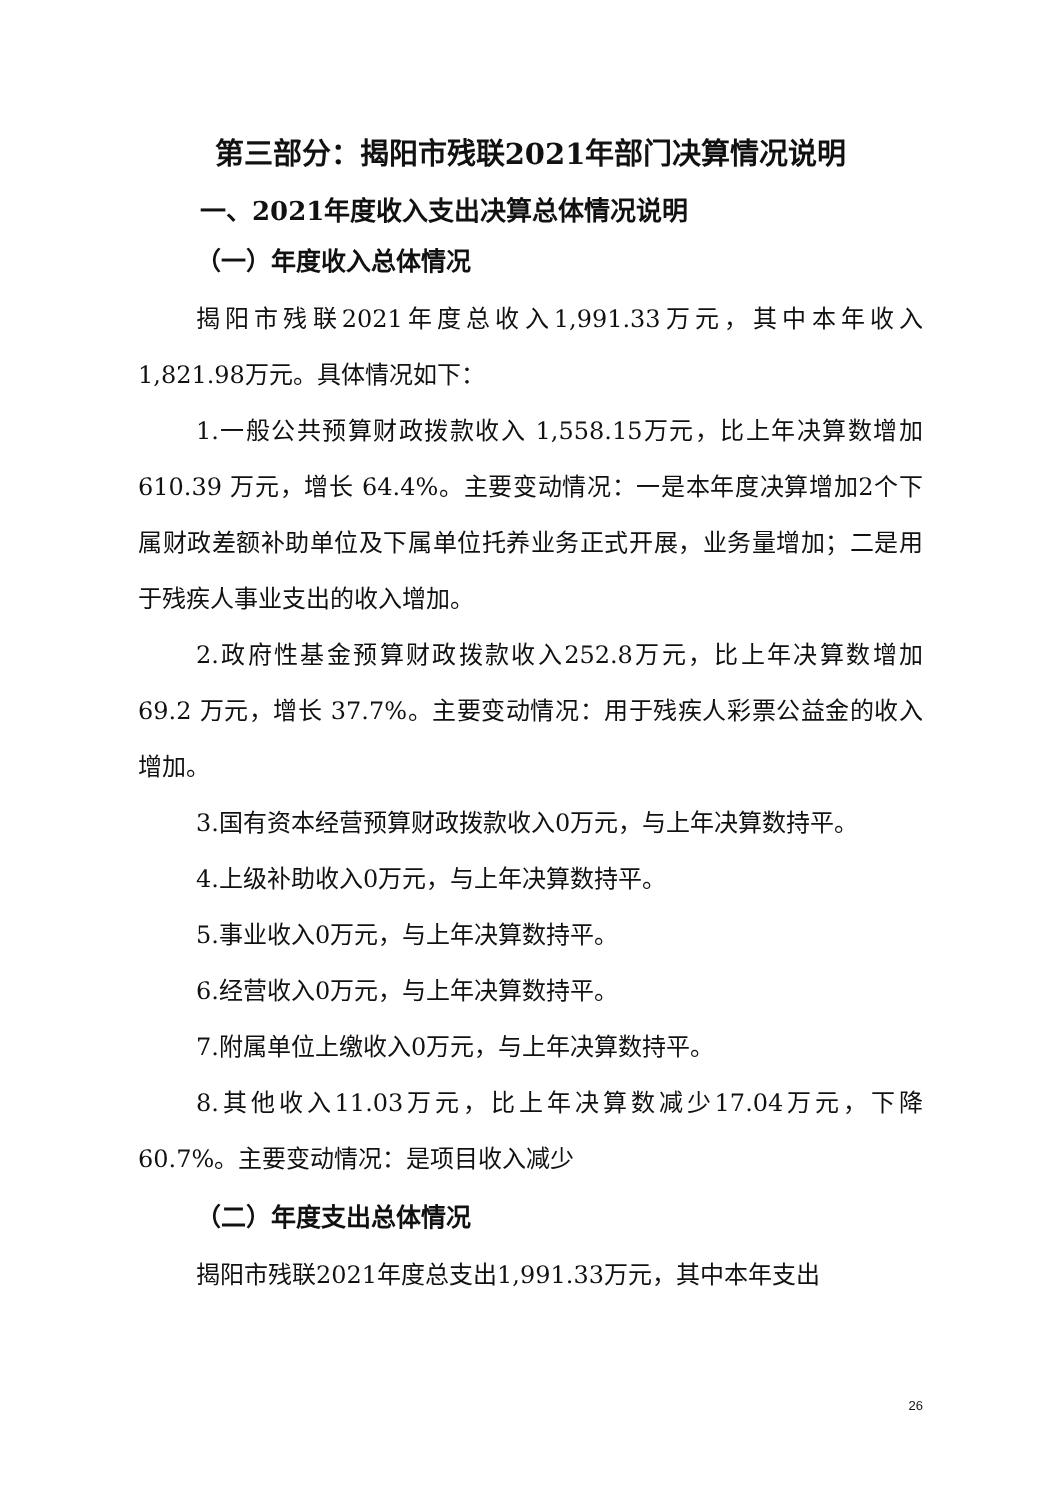第三部分：揭阳市残联2021年部门决算情况说明
一、2021年度收入支出决算总体情况说明
（一）年度收入总体情况
揭阳市残联2021年度总收入1,991.33万元，其中本年收入1,821.98万元。具体情况如下：
1.一般公共预算财政拨款收入 1,558.15万元，比上年决算数增加 610.39 万元，增长 64.4%。主要变动情况：一是本年度决算增加2个下属财政差额补助单位及下属单位托养业务正式开展，业务量增加；二是用于残疾人事业支出的收入增加。
2.政府性基金预算财政拨款收入252.8万元，比上年决算数增加 69.2 万元，增长 37.7%。主要变动情况：用于残疾人彩票公益金的收入增加。
3.国有资本经营预算财政拨款收入0万元，与上年决算数持平。
4.上级补助收入0万元，与上年决算数持平。
5.事业收入0万元，与上年决算数持平。
6.经营收入0万元，与上年决算数持平。
7.附属单位上缴收入0万元，与上年决算数持平。
8.其他收入11.03万元，比上年决算数减少17.04万元，下降60.7%。主要变动情况：是项目收入减少
（二）年度支出总体情况
揭阳市残联2021年度总支出1,991.33万元，其中本年支出
26